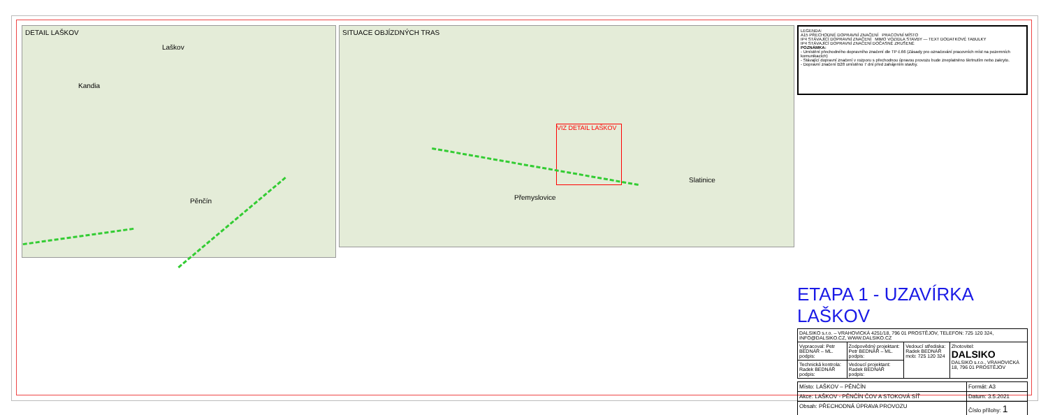DETAIL LAŠKOV
Kandia
Laškov
Pěnčín
SITUACE OBJÍZDNÝCH TRAS
VIZ DETAIL LAŠKOV
Přemyslovice
Slatinice
LEGENDA:
A15 PŘECHODNÉ DOPRAVNÍ ZNAČENÍ PRACOVNÍ MÍSTO
IP4 STÁVAJÍCÍ DOPRAVNÍ ZNAČENÍ MIMO VOZIDLA STAVBY — TEXT DODATKOVÉ TABULKY
IP4 STÁVAJÍCÍ DOPRAVNÍ ZNAČENÍ DOČASNĚ ZRUŠENÉ
POZNÁMKA:
- Umístění přechodného dopravního značení dle TP č.66 (Zásady pro označování pracovních míst na pozemních komunikacích)
- Stávající dopravní značení v rozporu s přechodnou úpravou provozu bude zneplatněno škrtnutím nebo zakryto.
- Dopravní značení B28 umístěno 7 dní před zahájením stavby.
ETAPA 1 - UZAVÍRKA LAŠKOV
| DALSIKO s.r.o. – VRAHOVICKÁ 4251/18, 796 01 PROSTĚJOV, TELEFON: 725 120 324, INFO@DALSIKO.CZ, WWW.DALSIKO.CZ | | | |
| Vypracoval: Petr BEDNÁŘ – ML. podpis: | Zodpovědný projektant: Petr BEDNÁŘ – ML. podpis: | Vedoucí střediska: Radek BEDNÁŘ mob: 725 120 324 | Zhotovitel: DALSIKO DALSIKO s.r.o., VRAHOVICKÁ 18, 796 01 PROSTĚJOV |
| Technická kontrola: Radek BEDNÁŘ podpis: | Vedoucí projektant: Radek BEDNÁŘ podpis: | | |
| Místo: LAŠKOV – PĚNČÍN | Formát: A3 |
| Akce: LAŠKOV - PĚNČÍN ČOV A STOKOVÁ SÍŤ | Datum: 3.5.2021 |
| Obsah: PŘECHODNÁ ÚPRAVA PROVOZU | Číslo přílohy: 1 |